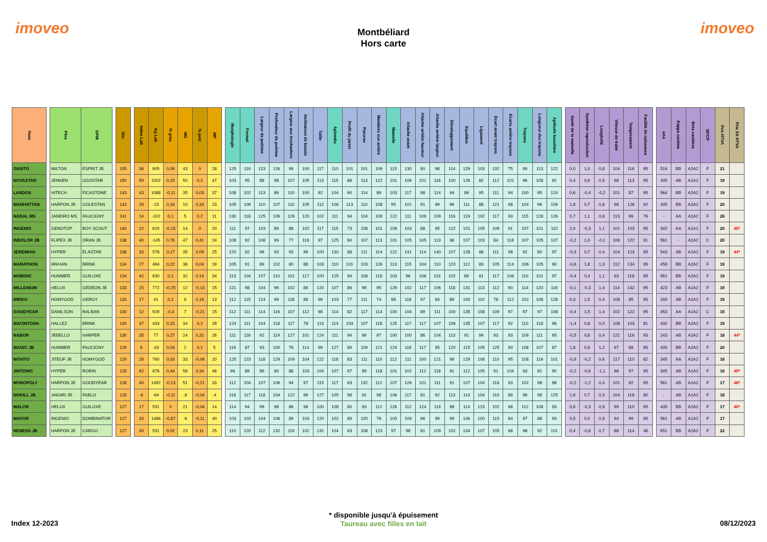imoveo
Montbéliard
Hors carte
imoveo
| Nom | | Père | GPM | | ISU | | Index Lait | Kg Lait | % gras | MG | % prot | MP | | Morphologie | Format | Largeur de poitrine | Profondeur de poitrine | Largeur aux trochanters | Inclinaison de bassin | Taille | Aplombs | Profil du jarret | Paturon | Membres vue arrière | Mamelle | Attache avant | Attache arrière hauteur | Attache arrière largeur | Développement | Equilibre | Ligament | Ecart avant trayons | Ecarts arrière trayons | Trayons | Longueur des trayons | Aptitude bouchère | | Santé de la mamelle | Synthèse reproduction | Longévité | Vitesse de traite | Tempérament | Facilité de naissance | | aAa | Kappa caséine | Beta caséinse | MTCP | Prix HTVA | Prix SX HTVA |
| --- | --- | --- | --- | --- | --- | --- | --- | --- | --- | --- | --- | --- | --- | --- | --- | --- | --- | --- | --- | --- | --- | --- | --- | --- | --- | --- | --- | --- | --- | --- | --- | --- | --- | --- | --- | --- | --- | --- | --- | --- | --- | --- | --- | --- | --- | --- | --- | --- | --- | --- |
| OSSITO | | MILTON | ESPRIT JB | | 155 | | 36 | 905 | 0,09 | 43 | 0 | 28 | | 125 | 119 | 123 | 126 | 99 | 100 | 117 | 110 | 101 | 101 | 109 | 115 | 130 | 90 | 98 | 114 | 129 | 103 | 132 | 75 | 99 | 113 | 122 | | 0,0 | 1,0 | 0,8 | 104 | 116 | 95 | | 516 | BB | A2A2 | F | 21 | |
| NOVASTAR | | JENKEN | UGOSTAR | | 150 | | 59 | 1002 | 0,15 | 50 | 0,2 | 47 | | 103 | 95 | 88 | 98 | 107 | 105 | 113 | 115 | 86 | 113 | 122 | 101 | 106 | 101 | 116 | 100 | 126 | 82 | 112 | 101 | 96 | 108 | 92 | | 0,4 | 0,6 | 0,9 | 98 | 113 | 95 | | 435 | AB | A1A2 | F | 19 | |
| LANDOS | | HITECH | FICASTONE | | 143 | | 43 | 1088 | -0,11 | 35 | 0,03 | 37 | | 108 | 102 | 113 | 86 | 110 | 100 | 92 | 104 | 90 | 114 | 89 | 103 | 117 | 98 | 114 | 94 | 86 | 95 | 111 | 94 | 100 | 95 | 124 | | 0,6 | -0,4 | -0,2 | 101 | 87 | 95 | | 564 | BB | A2A2 | F | 19 | |
| MANHATTAN | | HARPON JB | GOLESTAN | | 143 | | 29 | -23 | 0,16 | 10 | 0,33 | 23 | | 105 | 109 | 110 | 107 | 110 | 105 | 112 | 106 | 113 | 110 | 108 | 95 | 101 | 91 | 99 | 96 | 111 | 88 | 121 | 98 | 104 | 96 | 109 | | 1,8 | 0,7 | 0,8 | 96 | 126 | 92 | | 435 | BB | A2A2 | F | 20 | |
| NADAL MS | | JANEIRO MS | FAUCIGNY | | 141 | | 14 | -102 | 0,1 | 5 | 0,2 | 11 | | 130 | 118 | 125 | 109 | 126 | 120 | 102 | 111 | 94 | 104 | 109 | 122 | 111 | 109 | 109 | 116 | 119 | 102 | 117 | 93 | 115 | 128 | 126 | | 0,7 | 1,1 | 0,6 | 113 | 99 | 76 | | - | AA | A1A2 | F | 26 | |
| INGENIO | | GENOTOP | BOY SCOUT | | 140 | | 22 | 620 | -0,15 | 14 | 0 | 20 | | 111 | 97 | 103 | 89 | 88 | 102 | 117 | 115 | 73 | 108 | 101 | 109 | 103 | 88 | 95 | 122 | 101 | 105 | 109 | 91 | 107 | 101 | 110 | | 2,0 | -0,3 | 1,1 | 101 | 103 | 95 | | 342 | AA | A1A1 | F | 20 | 45* |
| INDOLOR JB | | FLIPEX JB | ORAN JB | | 138 | | 40 | -145 | 0,76 | 47 | 0,41 | 24 | | 108 | 92 | 108 | 99 | 77 | 116 | 97 | 125 | 90 | 107 | 113 | 101 | 105 | 105 | 113 | 98 | 107 | 103 | 84 | 116 | 107 | 105 | 107 | | -0,2 | 1,0 | -0,1 | 106 | 122 | 91 | | 561 | - | A1A2 | C | 20 | |
| JEREMIAH | | HYPER | ELASTAR | | 136 | | 33 | 578 | 0,17 | 35 | 0,09 | 25 | | 120 | 92 | 96 | 93 | 93 | 99 | 100 | 130 | 88 | 111 | 114 | 122 | 141 | 114 | 140 | 107 | 128 | 98 | 111 | 98 | 92 | 80 | 97 | | -0,3 | 0,7 | 0,4 | 104 | 123 | 95 | | 543 | AB | A1A2 | F | 19 | 44* |
| MARATHON | | IRKHAN | BRINK | | 134 | | 27 | 494 | 0,22 | 36 | 0,04 | 19 | | 105 | 91 | 89 | 102 | 80 | 88 | 103 | 110 | 101 | 103 | 126 | 113 | 115 | 104 | 110 | 120 | 112 | 83 | 105 | 114 | 106 | 105 | 90 | | -0,6 | 1,8 | 1,3 | 112 | 134 | 95 | | 456 | BB | A2A2 | F | 19 | |
| MOBIDIC | | HUMMER | GUILUXE | | 134 | | 42 | 630 | 0,1 | 32 | 0,19 | 34 | | 113 | 104 | 107 | 110 | 101 | 117 | 100 | 125 | 94 | 108 | 118 | 103 | 96 | 106 | 101 | 102 | 89 | 91 | 117 | 106 | 110 | 101 | 97 | | -0,4 | 0,4 | 1,1 | 93 | 118 | 95 | | 561 | BB | A2A2 | F | 19 | |
| MILLENIUM | | HELUX | GEDEON JB | | 133 | | 15 | 772 | -0,25 | 12 | -0,13 | 15 | | 121 | 98 | 104 | 96 | 102 | 86 | 120 | 107 | 86 | 99 | 95 | 129 | 102 | 117 | 106 | 118 | 131 | 113 | 112 | 90 | 114 | 120 | 116 | | -0,1 | -0,3 | 1,4 | 114 | 142 | 95 | | 423 | AB | A1A2 | F | 19 | |
| MIRKO | | HOMYGOD | GERGY | | 133 | | 17 | 41 | 0,1 | 9 | 0,16 | 13 | | 112 | 115 | 124 | 99 | 118 | 88 | 96 | 103 | 77 | 111 | 74 | 98 | 118 | 97 | 84 | 89 | 100 | 110 | 78 | 112 | 102 | 106 | 128 | | 0,3 | 1,5 | 0,4 | 108 | 85 | 95 | | 165 | AB | A1A2 | F | 19 | |
| GOODYEAR | | DANILSON | RALBAN | | 130 | | 12 | 929 | -0,4 | 7 | -0,21 | 15 | | 112 | 111 | 114 | 116 | 107 | 112 | 98 | 114 | 82 | 117 | 114 | 100 | 104 | 89 | 111 | 100 | 135 | 108 | 109 | 97 | 97 | 97 | 108 | | -0,4 | 1,5 | 1,4 | 102 | 122 | 95 | | 453 | AA | A1A2 | C | 15 | |
| MACINTOSH | | HALLEZ | BRINK | | 130 | | 37 | 433 | 0,23 | 34 | 0,2 | 28 | | 124 | 111 | 104 | 118 | 117 | 78 | 113 | 114 | 103 | 107 | 118 | 125 | 117 | 117 | 107 | 106 | 135 | 107 | 117 | 92 | 110 | 118 | 96 | | -1,4 | 0,8 | 0,0 | 108 | 103 | 81 | | 432 | BB | A2A2 | F | 19 | |
| NABOR | | JEBELLO | HARPER | | 130 | | 35 | 77 | 0,27 | 24 | 0,32 | 26 | | 111 | 116 | 92 | 119 | 127 | 101 | 124 | 111 | 94 | 99 | 97 | 100 | 100 | 86 | 104 | 113 | 91 | 99 | 93 | 93 | 109 | 111 | 95 | | -0,5 | 0,8 | 0,4 | 121 | 116 | 93 | | 243 | AB | A2A2 | F | 18 | 44* |
| MAGIC JB | | HUMMER | FAUCIGNY | | 129 | | 6 | -43 | 0,04 | 2 | 0,1 | 5 | | 116 | 87 | 93 | 100 | 76 | 114 | 99 | 127 | 89 | 109 | 121 | 124 | 118 | 117 | 95 | 120 | 115 | 105 | 125 | 90 | 108 | 107 | 87 | | 1,8 | 0,9 | 1,2 | 97 | 98 | 95 | | 435 | BB | A2A2 | F | 20 | |
| NOVITO | | JITEUF JB | HOMYGOD | | 129 | | 26 | 760 | 0,03 | 33 | -0,06 | 20 | | 125 | 123 | 118 | 129 | 109 | 104 | 122 | 118 | 83 | 111 | 110 | 112 | 111 | 100 | 121 | 99 | 129 | 108 | 110 | 95 | 108 | 116 | 101 | | -0,9 | -0,2 | 0,6 | 117 | 110 | 62 | | 345 | AA | A1A2 | F | 16 | |
| JINTONIC | | HYPER | ROBIN | | 128 | | 62 | 676 | 0,44 | 58 | 0,34 | 46 | | 96 | 89 | 89 | 80 | 88 | 103 | 104 | 107 | 97 | 89 | 118 | 101 | 102 | 112 | 118 | 91 | 112 | 105 | 91 | 104 | 93 | 81 | 90 | | -0,2 | -0,6 | -1,1 | 96 | 97 | 95 | | 345 | AB | A1A2 | F | 16 | 45* |
| MONOPOLY | | HARPON JB | GOODYEAR | | 128 | | 40 | 1492 | -0,13 | 51 | -0,21 | 33 | | 112 | 104 | 107 | 106 | 94 | 97 | 115 | 117 | 93 | 132 | 112 | 107 | 126 | 101 | 111 | 91 | 107 | 104 | 118 | 93 | 102 | 98 | 98 | | -0,2 | -1,2 | 0,4 | 101 | 92 | 95 | | 561 | AB | A1A2 | F | 17 | 48* |
| NOKILL JB | | JAKARI JB | FABLO | | 128 | | -6 | -64 | -0,11 | -8 | -0,04 | -4 | | 118 | 117 | 118 | 104 | 122 | 99 | 127 | 105 | 98 | 91 | 98 | 106 | 117 | 81 | 92 | 113 | 114 | 104 | 110 | 89 | 99 | 98 | 125 | | 1,6 | 0,7 | 0,3 | 104 | 118 | 80 | | - | AB | A1A2 | F | 18 | |
| MALOR | | HELUX | GUILUXE | | 127 | | 17 | 531 | 0 | 21 | -0,04 | 14 | | 114 | 94 | 99 | 98 | 86 | 98 | 100 | 108 | 80 | 93 | 112 | 126 | 112 | 124 | 119 | 98 | 114 | 123 | 102 | 98 | 112 | 108 | 93 | | 0,6 | -0,3 | 0,9 | 99 | 110 | 95 | | 435 | BB | A2A2 | F | 17 | 40* |
| MAYOR | | INGENIO | DOMBINATOR | | 127 | | 33 | 1486 | -0,87 | -6 | -0,11 | 40 | | 103 | 103 | 104 | 106 | 89 | 103 | 120 | 102 | 89 | 100 | 76 | 103 | 109 | 96 | 99 | 99 | 106 | 100 | 115 | 84 | 97 | 88 | 93 | | 0,5 | 0,0 | 0,9 | 94 | 99 | 95 | | 561 | AB | A1A2 | F | 17 | |
| NENESS JB | | HARPON JB | CARGO | | 127 | | 30 | 531 | 0,02 | 23 | 0,11 | 25 | | 110 | 120 | 112 | 132 | 119 | 102 | 131 | 104 | 93 | 108 | 123 | 97 | 98 | 81 | 109 | 102 | 134 | 107 | 105 | 98 | 98 | 92 | 101 | | 0,4 | -0,6 | 0,7 | 88 | 114 | 48 | | 651 | BB | A2A2 | F | 22 | |
* disponible jusqu'à épuisement
Taureau avec filles en lait
Index 12-2023 08/12/2023